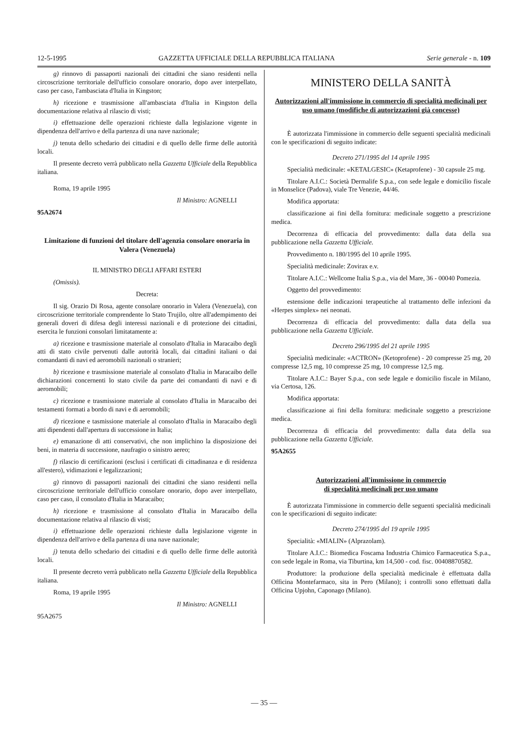12-5-1995 GAZZETTA UFFICIALE DELLA REPUBBLICA ITALIANA Serie generale - n. 109
g) rinnovo di passaporti nazionali dei cittadini che siano residenti nella circoscrizione territoriale dell'ufficio consolare onorario, dopo aver interpellato, caso per caso, l'ambasciata d'Italia in Kingston;
h) ricezione e trasmissione all'ambasciata d'Italia in Kingston della documentazione relativa al rilascio di visti;
i) effettuazione delle operazioni richieste dalla legislazione vigente in dipendenza dell'arrivo e della partenza di una nave nazionale;
j) tenuta dello schedario dei cittadini e di quello delle firme delle autorità locali.
Il presente decreto verrà pubblicato nella Gazzetta Ufficiale della Repubblica italiana.
Roma, 19 aprile 1995
Il Ministro: AGNELLI
95A2674
Limitazione di funzioni del titolare dell'agenzia consolare onoraria in Valera (Venezuela)
IL MINISTRO DEGLI AFFARI ESTERI
(Omissis).
Decreta:
Il sig. Orazio Di Rosa, agente consolare onorario in Valera (Venezuela), con circoscrizione territoriale comprendente lo Stato Trujilo, oltre all'adempimento dei generali doveri di difesa degli interessi nazionali e di protezione dei cittadini, esercita le funzioni consolari limitatamente a:
a) ricezione e trasmissione materiale al consolato d'Italia in Maracaibo degli atti di stato civile pervenuti dalle autorità locali, dai cittadini italiani o dai comandanti di navi ed aeromobili nazionali o stranieri;
b) ricezione e trasmissione materiale al consolato d'Italia in Maracaibo delle dichiarazioni concernenti lo stato civile da parte dei comandanti di navi e di aeromobili;
c) ricezione e trasmissione materiale al consolato d'Italia in Maracaibo dei testamenti formati a bordo di navi e di aeromobili;
d) ricezione e tasmissione materiale al consolato d'Italia in Maracaibo degli atti dipendenti dall'apertura di successione in Italia;
e) emanazione di atti conservativi, che non implichino la disposizione dei beni, in materia di successione, naufragio o sinistro aereo;
f) rilascio di certificazioni (esclusi i certificati di cittadinanza e di residenza all'estero), vidimazioni e legalizzazioni;
g) rinnovo di passaporti nazionali dei cittadini che siano residenti nella circoscrizione territoriale dell'ufficio consolare onorario, dopo aver interpellato, caso per caso, il consolato d'Italia in Maracaibo;
h) ricezione e trasmissione al consolato d'Italia in Maracaibo della documentazione relativa al rilascio di visti;
i) effettuazione delle operazioni richieste dalla legislazione vigente in dipendenza dell'arrivo e della partenza di una nave nazionale;
j) tenuta dello schedario dei cittadini e di quello delle firme delle autorità locali.
Il presente decreto verrà pubblicato nella Gazzetta Ufficiale della Repubblica italiana.
Roma, 19 aprile 1995
Il Ministro: AGNELLI
95A2675
MINISTERO DELLA SANITÀ
Autorizzazioni all'immissione in commercio di specialità medicinali per uso umano (modifiche di autorizzazioni già concesse)
È autorizzata l'immissione in commercio delle seguenti specialità medicinali con le specificazioni di seguito indicate:
Decreto 271/1995 del 14 aprile 1995
Specialità medicinale: «KETALGESIC» (Ketaprofene) - 30 capsule 25 mg.
Titolare A.I.C.: Società Dermalife S.p.a., con sede legale e domicilio fiscale in Monselice (Padova), viale Tre Venezie, 44/46.
Modifica apportata:
classificazione ai fini della fornitura: medicinale soggetto a prescrizione medica.
Decorrenza di efficacia del provvedimento: dalla data della sua pubblicazione nella Gazzetta Ufficiale.
Provvedimento n. 180/1995 del 10 aprile 1995.
Specialità medicinale: Zovirax e.v.
Titolare A.I.C.: Wellcome Italia S.p.a., via del Mare, 36 - 00040 Pomezia.
Oggetto del provvedimento:
estensione delle indicazioni terapeutiche al trattamento delle infezioni da «Herpes simplex» nei neonati.
Decorrenza di efficacia del provvedimento: dalla data della sua pubblicazione nella Gazzetta Ufficiale.
Decreto 296/1995 del 21 aprile 1995
Specialità medicinale: «ACTRON» (Ketoprofene) - 20 compresse 25 mg, 20 compresse 12,5 mg, 10 compresse 25 mg, 10 compresse 12,5 mg.
Titolare A.I.C.: Bayer S.p.a., con sede legale e domicilio fiscale in Milano, via Certosa, 126.
Modifica apportata:
classificazione ai fini della fornitura: medicinale soggetto a prescrizione medica.
Decorrenza di efficacia del provvedimento: dalla data della sua pubblicazione nella Gazzetta Ufficiale.
95A2655
Autorizzazioni all'immissione in commercio
di specialità medicinali per uso umano
È autorizzata l'immissione in commercio delle seguenti specialità medicinali con le specificazioni di seguito indicate:
Decreto 274/1995 del 19 aprile 1995
Specialità: «MIALIN» (Alprazolam).
Titolare A.I.C.: Biomedica Foscama Industria Chimico Farmaceutica S.p.a., con sede legale in Roma, via Tiburtina, km 14,500 - cod. fisc. 00408870582.
Produttore: la produzione della specialità medicinale è effettuata dalla Officina Montefarmaco, sita in Pero (Milano); i controlli sono effettuati dalla Officina Upjohn, Caponago (Milano).
— 35 —